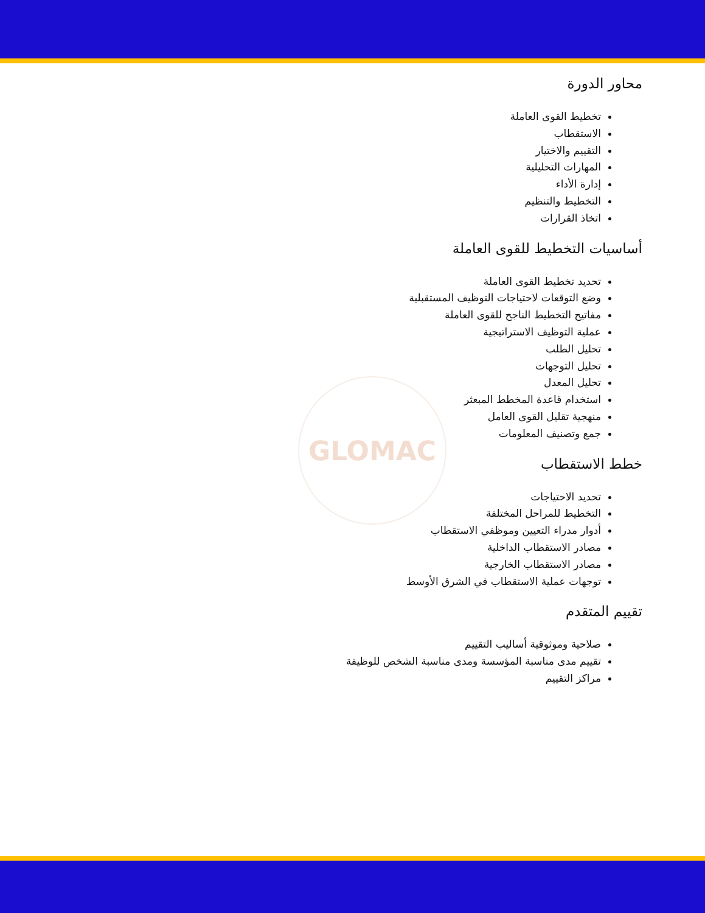GLOMAC
محاور الدورة
تخطيط القوى العاملة
الاستقطاب
التقييم والاختيار
المهارات التحليلية
إدارة الأداء
التخطيط والتنظيم
اتخاذ القرارات
أساسيات التخطيط للقوى العاملة
تحديد تخطيط القوى العاملة
وضع التوقعات لاحتياجات التوظيف المستقبلية
مفاتيح التخطيط الناجح للقوى العاملة
عملية التوظيف الاستراتيجية
تحليل الطلب
تحليل التوجهات
تحليل المعدل
استخدام قاعدة المخطط المبعثر
منهجية تقليل القوى العامل
جمع وتصنيف المعلومات
خطط الاستقطاب
تحديد الاحتياجات
التخطيط للمراحل المختلفة
أدوار مدراء التعيين وموظفي الاستقطاب
مصادر الاستقطاب الداخلية
مصادر الاستقطاب الخارجية
توجهات عملية الاستقطاب في الشرق الأوسط
تقييم المتقدم
صلاحية وموثوقية أساليب التقييم
تقييم مدى مناسبة المؤسسة ومدى مناسبة الشخص للوظيفة
مراكز التقييم